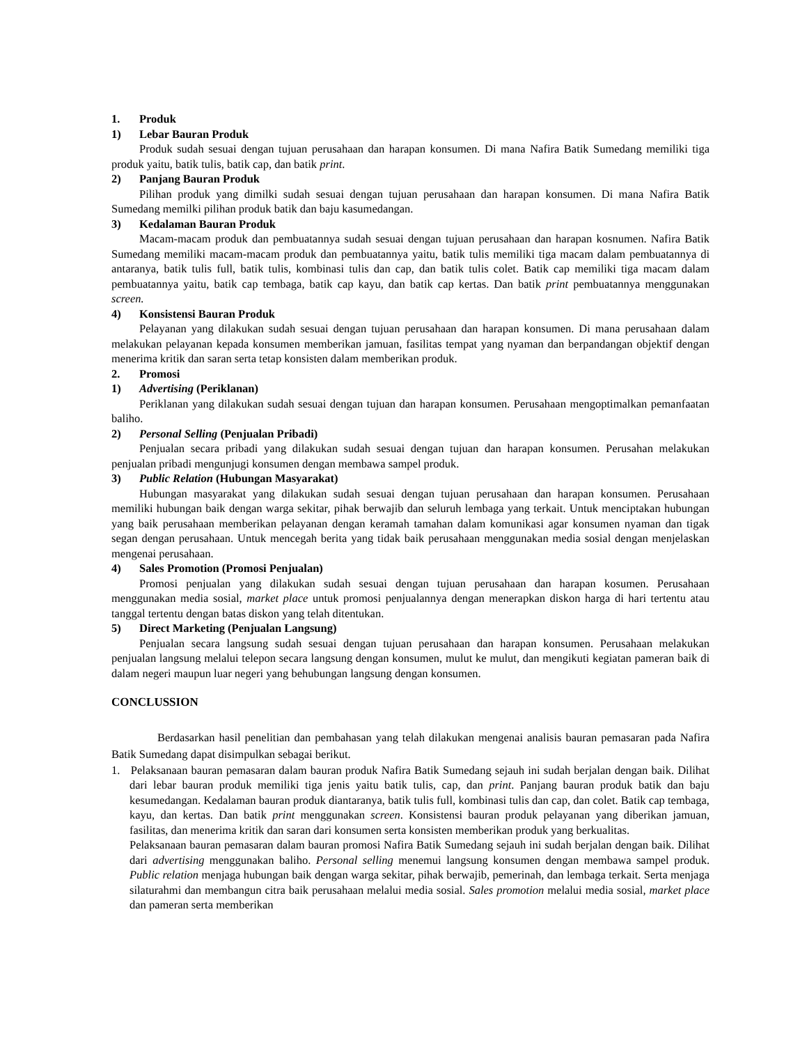1. Produk
1) Lebar Bauran Produk
Produk sudah sesuai dengan tujuan perusahaan dan harapan konsumen. Di mana Nafira Batik Sumedang memiliki tiga produk yaitu, batik tulis, batik cap, dan batik print.
2) Panjang Bauran Produk
Pilihan produk yang dimilki sudah sesuai dengan tujuan perusahaan dan harapan konsumen. Di mana Nafira Batik Sumedang memilki pilihan produk batik dan baju kasumedangan.
3) Kedalaman Bauran Produk
Macam-macam produk dan pembuatannya sudah sesuai dengan tujuan perusahaan dan harapan kosnumen. Nafira Batik Sumedang memiliki macam-macam produk dan pembuatannya yaitu, batik tulis memiliki tiga macam dalam pembuatannya di antaranya, batik tulis full, batik tulis, kombinasi tulis dan cap, dan batik tulis colet. Batik cap memiliki tiga macam dalam pembuatannya yaitu, batik cap tembaga, batik cap kayu, dan batik cap kertas. Dan batik print pembuatannya menggunakan screen.
4) Konsistensi Bauran Produk
Pelayanan yang dilakukan sudah sesuai dengan tujuan perusahaan dan harapan konsumen. Di mana perusahaan dalam melakukan pelayanan kepada konsumen memberikan jamuan, fasilitas tempat yang nyaman dan berpandangan objektif dengan menerima kritik dan saran serta tetap konsisten dalam memberikan produk.
2. Promosi
1) Advertising (Periklanan)
Periklanan yang dilakukan sudah sesuai dengan tujuan dan harapan konsumen. Perusahaan mengoptimalkan pemanfaatan baliho.
2) Personal Selling (Penjualan Pribadi)
Penjualan secara pribadi yang dilakukan sudah sesuai dengan tujuan dan harapan konsumen. Perusahan melakukan penjualan pribadi mengunjugi konsumen dengan membawa sampel produk.
3) Public Relation (Hubungan Masyarakat)
Hubungan masyarakat yang dilakukan sudah sesuai dengan tujuan perusahaan dan harapan konsumen. Perusahaan memiliki hubungan baik dengan warga sekitar, pihak berwajib dan seluruh lembaga yang terkait. Untuk menciptakan hubungan yang baik perusahaan memberikan pelayanan dengan keramah tamahan dalam komunikasi agar konsumen nyaman dan tigak segan dengan perusahaan. Untuk mencegah berita yang tidak baik perusahaan menggunakan media sosial dengan menjelaskan mengenai perusahaan.
4) Sales Promotion (Promosi Penjualan)
Promosi penjualan yang dilakukan sudah sesuai dengan tujuan perusahaan dan harapan kosumen. Perusahaan menggunakan media sosial, market place untuk promosi penjualannya dengan menerapkan diskon harga di hari tertentu atau tanggal tertentu dengan batas diskon yang telah ditentukan.
5) Direct Marketing (Penjualan Langsung)
Penjualan secara langsung sudah sesuai dengan tujuan perusahaan dan harapan konsumen. Perusahaan melakukan penjualan langsung melalui telepon secara langsung dengan konsumen, mulut ke mulut, dan mengikuti kegiatan pameran baik di dalam negeri maupun luar negeri yang behubungan langsung dengan konsumen.
CONCLUSSION
Berdasarkan hasil penelitian dan pembahasan yang telah dilakukan mengenai analisis bauran pemasaran pada Nafira Batik Sumedang dapat disimpulkan sebagai berikut.
1. Pelaksanaan bauran pemasaran dalam bauran produk Nafira Batik Sumedang sejauh ini sudah berjalan dengan baik. Dilihat dari lebar bauran produk memiliki tiga jenis yaitu batik tulis, cap, dan print. Panjang bauran produk batik dan baju kesumedangan. Kedalaman bauran produk diantaranya, batik tulis full, kombinasi tulis dan cap, dan colet. Batik cap tembaga, kayu, dan kertas. Dan batik print menggunakan screen. Konsistensi bauran produk pelayanan yang diberikan jamuan, fasilitas, dan menerima kritik dan saran dari konsumen serta konsisten memberikan produk yang berkualitas.
Pelaksanaan bauran pemasaran dalam bauran promosi Nafira Batik Sumedang sejauh ini sudah berjalan dengan baik. Dilihat dari advertising menggunakan baliho. Personal selling menemui langsung konsumen dengan membawa sampel produk. Public relation menjaga hubungan baik dengan warga sekitar, pihak berwajib, pemerinah, dan lembaga terkait. Serta menjaga silaturahmi dan membangun citra baik perusahaan melalui media sosial. Sales promotion melalui media sosial, market place dan pameran serta memberikan